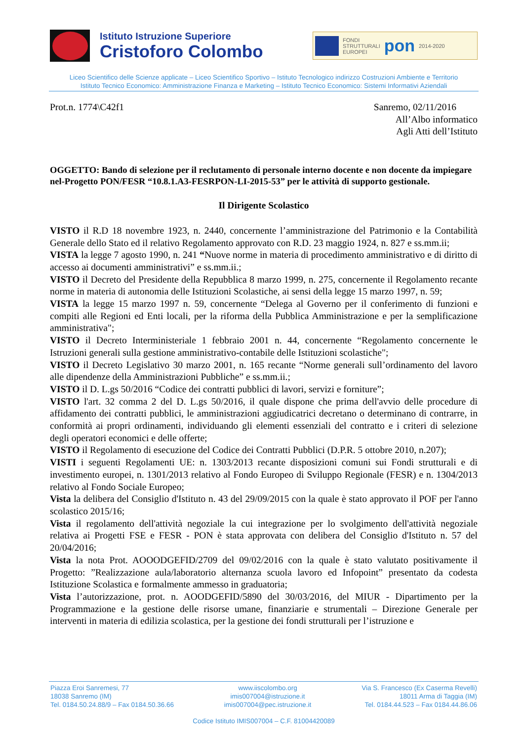Istituto Istruzione Superiore
Cristoforo Colombo
FONDI
STRUTTURALI
EUROPEI
pon
2014-2020
Liceo Scientifico delle Scienze applicate – Liceo Scientifico Sportivo – Istituto Tecnologico indirizzo Costruzioni Ambiente e Territorio
Istituto Tecnico Economico: Amministrazione Finanza e Marketing – Istituto Tecnico Economico: Sistemi Informativi Aziendali
Prot.n. 1774\C42f1 Sanremo, 02/11/2016
All’Albo informatico
Agli Atti dell’Istituto
OGGETTO: Bando di selezione per il reclutamento di personale interno docente e non docente da impiegare nel-Progetto PON/FESR “10.8.1.A3-FESRPON-LI-2015-53” per le attività di supporto gestionale.
Il Dirigente Scolastico
VISTO il R.D 18 novembre 1923, n. 2440, concernente l’amministrazione del Patrimonio e la Contabilità Generale dello Stato ed il relativo Regolamento approvato con R.D. 23 maggio 1924, n. 827 e ss.mm.ii;
VISTA la legge 7 agosto 1990, n. 241 “Nuove norme in materia di procedimento amministrativo e di diritto di accesso ai documenti amministrativi” e ss.mm.ii.;
VISTO il Decreto del Presidente della Repubblica 8 marzo 1999, n. 275, concernente il Regolamento recante norme in materia di autonomia delle Istituzioni Scolastiche, ai sensi della legge 15 marzo 1997, n. 59;
VISTA la legge 15 marzo 1997 n. 59, concernente “Delega al Governo per il conferimento di funzioni e compiti alle Regioni ed Enti locali, per la riforma della Pubblica Amministrazione e per la semplificazione amministrativa";
VISTO il Decreto Interministeriale 1 febbraio 2001 n. 44, concernente “Regolamento concernente le Istruzioni generali sulla gestione amministrativo-contabile delle Istituzioni scolastiche";
VISTO il Decreto Legislativo 30 marzo 2001, n. 165 recante “Norme generali sull’ordinamento del lavoro alle dipendenze della Amministrazioni Pubbliche” e ss.mm.ii.;
VISTO il D. L.gs 50/2016 “Codice dei contratti pubblici di lavori, servizi e forniture”;
VISTO l'art. 32 comma 2 del D. L.gs 50/2016, il quale dispone che prima dell'avvio delle procedure di affidamento dei contratti pubblici, le amministrazioni aggiudicatrici decretano o determinano di contrarre, in conformità ai propri ordinamenti, individuando gli elementi essenziali del contratto e i criteri di selezione degli operatori economici e delle offerte;
VISTO il Regolamento di esecuzione del Codice dei Contratti Pubblici (D.P.R. 5 ottobre 2010, n.207);
VISTI i seguenti Regolamenti UE: n. 1303/2013 recante disposizioni comuni sui Fondi strutturali e di investimento europei, n. 1301/2013 relativo al Fondo Europeo di Sviluppo Regionale (FESR) e n. 1304/2013 relativo al Fondo Sociale Europeo;
Vista la delibera del Consiglio d'Istituto n. 43 del 29/09/2015 con la quale è stato approvato il POF per l'anno scolastico 2015/16;
Vista il regolamento dell'attività negoziale la cui integrazione per lo svolgimento dell'attività negoziale relativa ai Progetti FSE e FESR - PON è stata approvata con delibera del Consiglio d'Istituto n. 57 del 20/04/2016;
Vista la nota Prot. AOOODGEFID/2709 del 09/02/2016 con la quale è stato valutato positivamente il Progetto: ”Realizzazione aula/laboratorio alternanza scuola lavoro ed Infopoint” presentato da codesta Istituzione Scolastica e formalmente ammesso in graduatoria;
Vista l’autorizzazione, prot. n. AOODGEFID/5890 del 30/03/2016, del MIUR - Dipartimento per la Programmazione e la gestione delle risorse umane, finanziarie e strumentali – Direzione Generale per interventi in materia di edilizia scolastica, per la gestione dei fondi strutturali per l’istruzione e
Piazza Eroi Sanremesi, 77
18038 Sanremo (IM)
Tel. 0184.50.24.88/9 – Fax 0184.50.36.66
www.iiscolombo.org
imis007004@istruzione.it
imis007004@pec.istruzione.it
Via S. Francesco (Ex Caserma Revelli)
18011 Arma di Taggia (IM)
Tel. 0184.44.523 – Fax 0184.44.86.06
Codice Istituto IMIS007004 – C.F. 81004420089